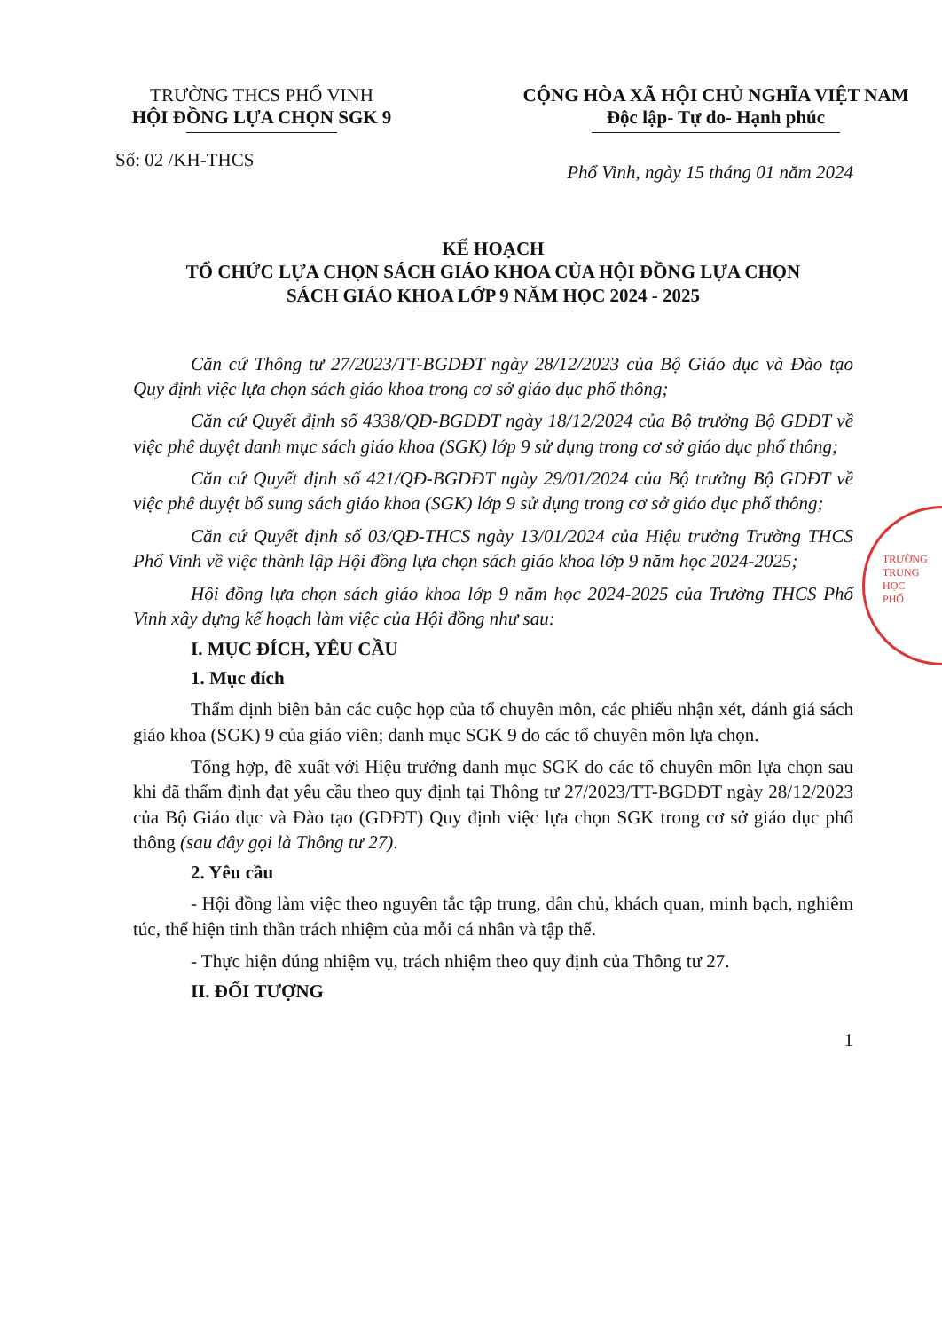TRƯỜNG THCS PHỔ VINH
HỘI ĐỒNG LỰA CHỌN SGK 9
CỘNG HÒA XÃ HỘI CHỦ NGHĨA VIỆT NAM
Độc lập- Tự do- Hạnh phúc
Số: 02 /KH-THCS Phổ Vinh, ngày 15 tháng 01 năm 2024
KẾ HOẠCH
TỔ CHỨC LỰA CHỌN SÁCH GIÁO KHOA CỦA HỘI ĐỒNG LỰA CHỌN
SÁCH GIÁO KHOA LỚP 9 NĂM HỌC 2024 - 2025
Căn cứ Thông tư 27/2023/TT-BGDĐT ngày 28/12/2023 của Bộ Giáo dục và Đào tạo Quy định việc lựa chọn sách giáo khoa trong cơ sở giáo dục phổ thông;
Căn cứ Quyết định số 4338/QĐ-BGDĐT ngày 18/12/2024 của Bộ trưởng Bộ GDĐT về việc phê duyệt danh mục sách giáo khoa (SGK) lớp 9 sử dụng trong cơ sở giáo dục phổ thông;
Căn cứ Quyết định số 421/QĐ-BGDĐT ngày 29/01/2024 của Bộ trưởng Bộ GDĐT về việc phê duyệt bổ sung sách giáo khoa (SGK) lớp 9 sử dụng trong cơ sở giáo dục phổ thông;
Căn cứ Quyết định số 03/QĐ-THCS ngày 13/01/2024 của Hiệu trưởng Trường THCS Phổ Vinh về việc thành lập Hội đồng lựa chọn sách giáo khoa lớp 9 năm học 2024-2025;
Hội đồng lựa chọn sách giáo khoa lớp 9 năm học 2024-2025 của Trường THCS Phổ Vinh xây dựng kế hoạch làm việc của Hội đồng như sau:
I. MỤC ĐÍCH, YÊU CẦU
1. Mục đích
Thẩm định biên bản các cuộc họp của tổ chuyên môn, các phiếu nhận xét, đánh giá sách giáo khoa (SGK) 9 của giáo viên; danh mục SGK 9 do các tổ chuyên môn lựa chọn.
Tổng hợp, đề xuất với Hiệu trưởng danh mục SGK do các tổ chuyên môn lựa chọn sau khi đã thẩm định đạt yêu cầu theo quy định tại Thông tư 27/2023/TT-BGDĐT ngày 28/12/2023 của Bộ Giáo dục và Đào tạo (GDĐT) Quy định việc lựa chọn SGK trong cơ sở giáo dục phổ thông (sau đây gọi là Thông tư 27).
2. Yêu cầu
- Hội đồng làm việc theo nguyên tắc tập trung, dân chủ, khách quan, minh bạch, nghiêm túc, thể hiện tinh thần trách nhiệm của mỗi cá nhân và tập thể.
- Thực hiện đúng nhiệm vụ, trách nhiệm theo quy định của Thông tư 27.
II. ĐỐI TƯỢNG
1
TRƯỜNG
TRUNG HỌC
PHỔ